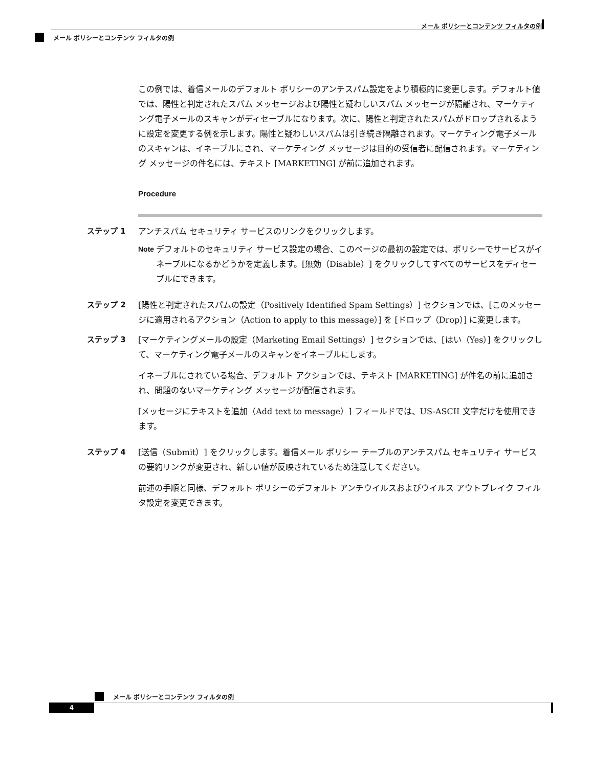メール ポリシーとコンテンツ フィルタの例
メール ポリシーとコンテンツ フィルタの例
この例では、着信メールのデフォルト ポリシーのアンチスパム設定をより積極的に変更します。デフォルト値では、陽性と判定されたスパム メッセージおよび陽性と疑わしいスパム メッセージが隔離され、マーケティング電子メールのスキャンがディセーブルになります。次に、陽性と判定されたスパムがドロップされるように設定を変更する例を示します。陽性と疑わしいスパムは引き続き隔離されます。マーケティング電子メールのスキャンは、イネーブルにされ、マーケティング メッセージは目的の受信者に配信されます。マーケティング メッセージの件名には、テキスト [MARKETING] が前に追加されます。
Procedure
ステップ 1 アンチスパム セキュリティ サービスのリンクをクリックします。
Note デフォルトのセキュリティ サービス設定の場合、このページの最初の設定では、ポリシーでサービスがイネーブルになるかどうかを定義します。[無効（Disable）] をクリックしてすべてのサービスをディセーブルにできます。
ステップ 2 [陽性と判定されたスパムの設定（Positively Identified Spam Settings）] セクションでは、[このメッセージに適用されるアクション（Action to apply to this message）] を [ドロップ（Drop）] に変更します。
ステップ 3 [マーケティングメールの設定（Marketing Email Settings）] セクションでは、[はい（Yes）] をクリックして、マーケティング電子メールのスキャンをイネーブルにします。
イネーブルにされている場合、デフォルト アクションでは、テキスト [MARKETING] が件名の前に追加され、問題のないマーケティング メッセージが配信されます。
[メッセージにテキストを追加（Add text to message）] フィールドでは、US-ASCII 文字だけを使用できます。
ステップ 4 [送信（Submit）] をクリックします。着信メール ポリシー テーブルのアンチスパム セキュリティ サービスの要約リンクが変更され、新しい値が反映されているため注意してください。
前述の手順と同様、デフォルト ポリシーのデフォルト アンチウイルスおよびウイルス アウトブレイク フィルタ設定を変更できます。
メール ポリシーとコンテンツ フィルタの例
4